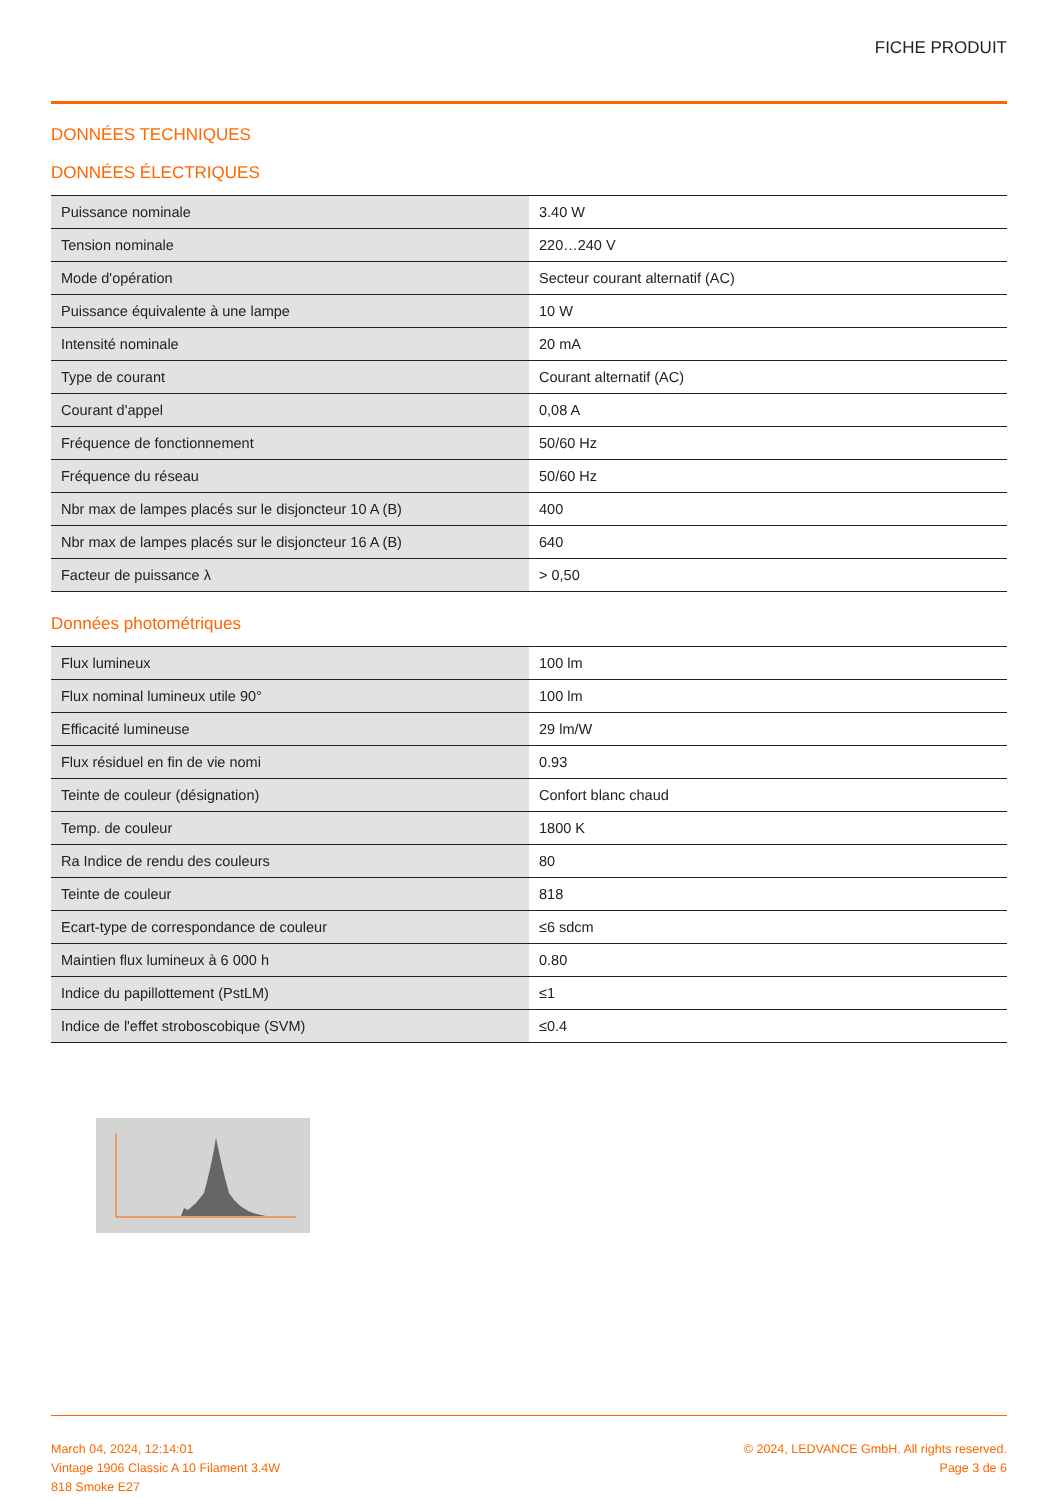FICHE PRODUIT
DONNÉES TECHNIQUES
DONNÉES ÉLECTRIQUES
| Puissance nominale | 3.40 W |
| Tension nominale | 220…240 V |
| Mode d'opération | Secteur courant alternatif (AC) |
| Puissance équivalente à une lampe | 10 W |
| Intensité nominale | 20 mA |
| Type de courant | Courant alternatif (AC) |
| Courant d'appel | 0,08 A |
| Fréquence de fonctionnement | 50/60 Hz |
| Fréquence du réseau | 50/60 Hz |
| Nbr max de lampes placés sur le disjoncteur 10 A (B) | 400 |
| Nbr max de lampes placés sur le disjoncteur 16 A (B) | 640 |
| Facteur de puissance λ | > 0,50 |
Données photométriques
| Flux lumineux | 100 lm |
| Flux nominal lumineux utile 90° | 100 lm |
| Efficacité lumineuse | 29 lm/W |
| Flux résiduel en fin de vie nomi | 0.93 |
| Teinte de couleur (désignation) | Confort blanc chaud |
| Temp. de couleur | 1800 K |
| Ra Indice de rendu des couleurs | 80 |
| Teinte de couleur | 818 |
| Ecart-type de correspondance de couleur | ≤6 sdcm |
| Maintien flux lumineux à 6 000 h | 0.80 |
| Indice du papillottement (PstLM) | ≤1 |
| Indice de l'effet stroboscobique (SVM) | ≤0.4 |
March 04, 2024, 12:14:01
Vintage 1906 Classic A 10 Filament 3.4W
818 Smoke E27
© 2024, LEDVANCE GmbH. All rights reserved.
Page 3 de 6